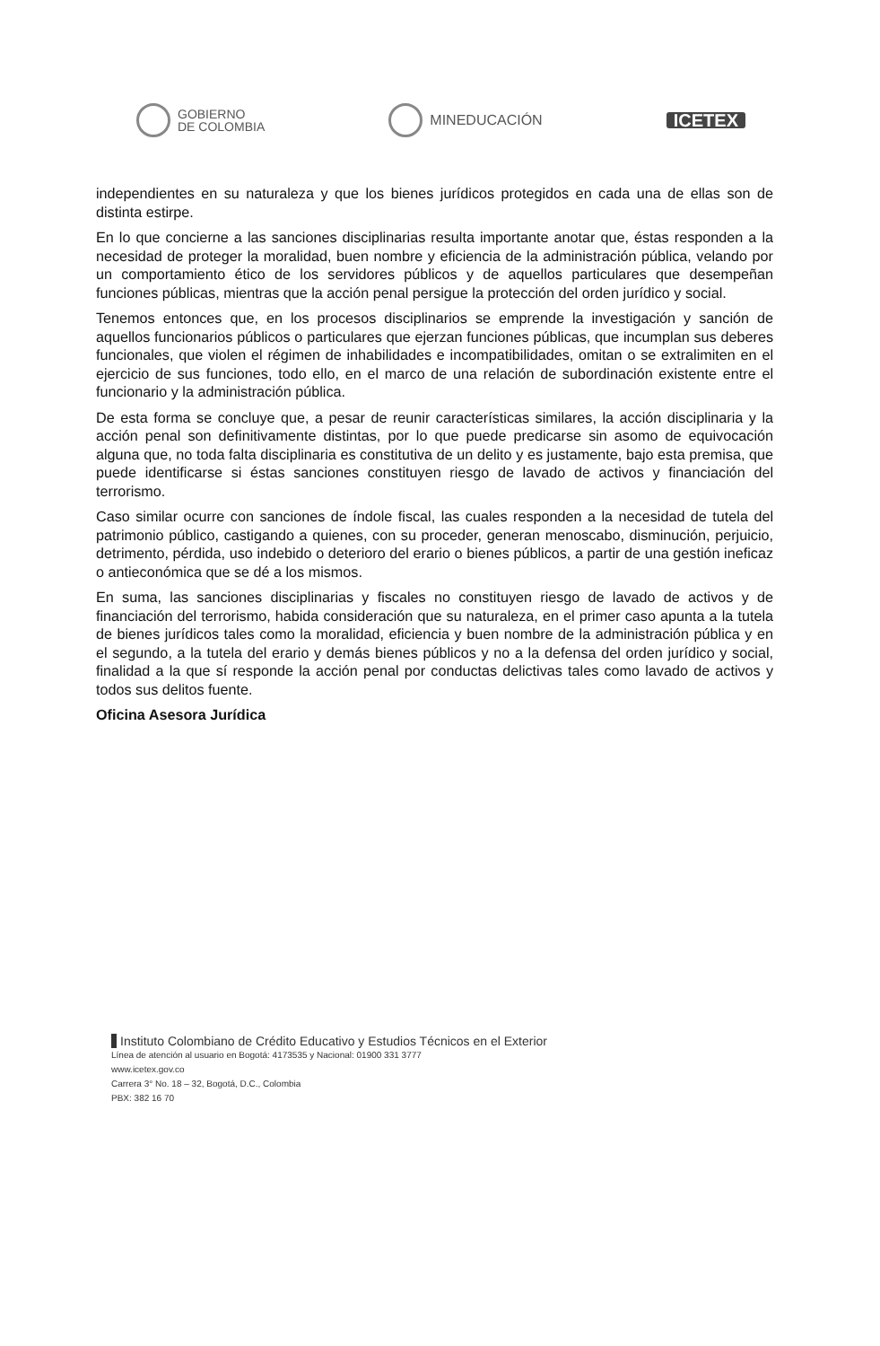GOBIERNO
DE COLOMBIA
MINEDUCACIÓN
ICETEX
independientes en su naturaleza y que los bienes jurídicos protegidos en cada una de ellas son de distinta estirpe.
En lo que concierne a las sanciones disciplinarias resulta importante anotar que, éstas responden a la necesidad de proteger la moralidad, buen nombre y eficiencia de la administración pública, velando por un comportamiento ético de los servidores públicos y de aquellos particulares que desempeñan funciones públicas, mientras que la acción penal persigue la protección del orden jurídico y social.
Tenemos entonces que, en los procesos disciplinarios se emprende la investigación y sanción de aquellos funcionarios públicos o particulares que ejerzan funciones públicas, que incumplan sus deberes funcionales, que violen el régimen de inhabilidades e incompatibilidades, omitan o se extralimiten en el ejercicio de sus funciones, todo ello, en el marco de una relación de subordinación existente entre el funcionario y la administración pública.
De esta forma se concluye que, a pesar de reunir características similares, la acción disciplinaria y la acción penal son definitivamente distintas, por lo que puede predicarse sin asomo de equivocación alguna que, no toda falta disciplinaria es constitutiva de un delito y es justamente, bajo esta premisa, que puede identificarse si éstas sanciones constituyen riesgo de lavado de activos y financiación del terrorismo.
Caso similar ocurre con sanciones de índole fiscal, las cuales responden a la necesidad de tutela del patrimonio público, castigando a quienes, con su proceder, generan menoscabo, disminución, perjuicio, detrimento, pérdida, uso indebido o deterioro del erario o bienes públicos, a partir de una gestión ineficaz o antieconómica que se dé a los mismos.
En suma, las sanciones disciplinarias y fiscales no constituyen riesgo de lavado de activos y de financiación del terrorismo, habida consideración que su naturaleza, en el primer caso apunta a la tutela de bienes jurídicos tales como la moralidad, eficiencia y buen nombre de la administración pública y en el segundo, a la tutela del erario y demás bienes públicos y no a la defensa del orden jurídico y social, finalidad a la que sí responde la acción penal por conductas delictivas tales como lavado de activos y todos sus delitos fuente.
Oficina Asesora Jurídica
Instituto Colombiano de Crédito Educativo y Estudios Técnicos en el Exterior
Línea de atención al usuario en Bogotá: 4173535 y Nacional: 01900 331 3777
www.icetex.gov.co
Carrera 3° No. 18 – 32, Bogotá, D.C., Colombia
PBX: 382 16 70